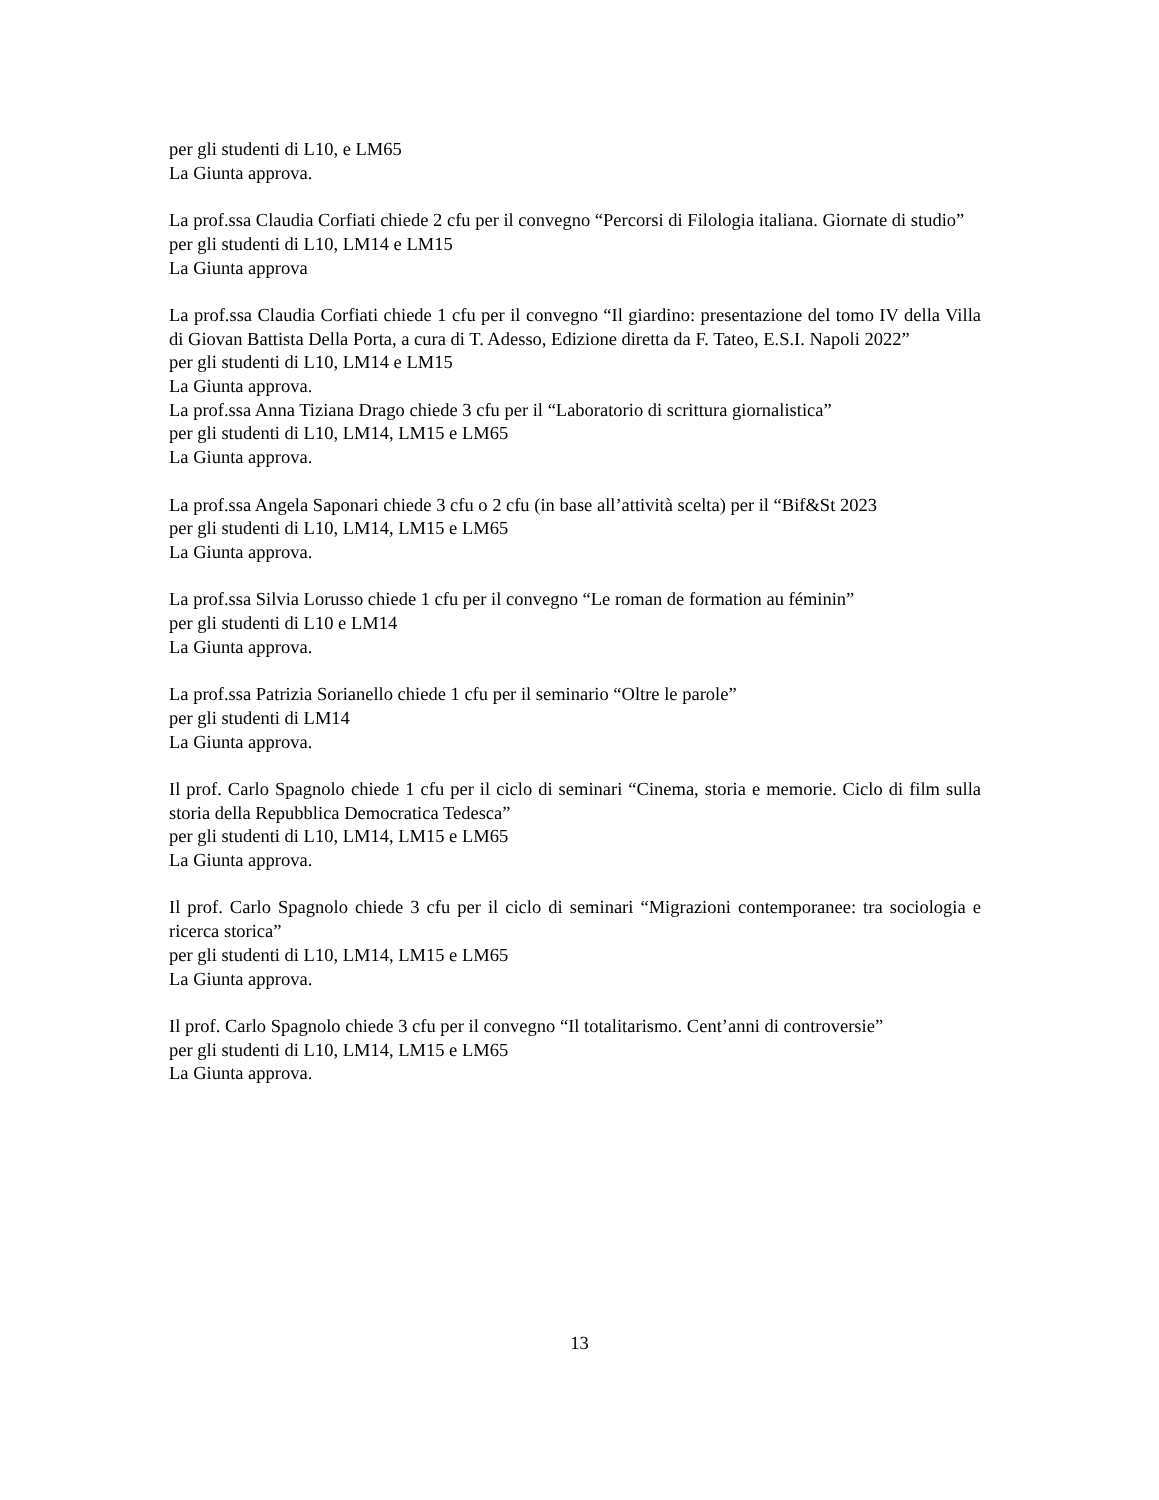per gli studenti di L10, e LM65
La Giunta approva.
La prof.ssa Claudia Corfiati chiede 2 cfu per il convegno “Percorsi di Filologia italiana. Giornate di studio”
per gli studenti di L10, LM14 e LM15
La Giunta approva
La prof.ssa Claudia Corfiati chiede 1 cfu per il convegno “Il giardino: presentazione del tomo IV della Villa di Giovan Battista Della Porta, a cura di T. Adesso, Edizione diretta da F. Tateo, E.S.I. Napoli 2022”
per gli studenti di L10, LM14 e LM15
La Giunta approva.
La prof.ssa Anna Tiziana Drago chiede 3 cfu per il “Laboratorio di scrittura giornalistica”
per gli studenti di L10, LM14, LM15 e LM65
La Giunta approva.
La prof.ssa Angela Saponari chiede 3 cfu o 2 cfu (in base all’attività scelta) per il “Bif&St 2023
per gli studenti di L10, LM14, LM15 e LM65
La Giunta approva.
La prof.ssa Silvia Lorusso chiede 1 cfu per il convegno “Le roman de formation au féminin”
per gli studenti di L10 e LM14
La Giunta approva.
La prof.ssa Patrizia Sorianello chiede 1 cfu per il seminario “Oltre le parole”
per gli studenti di LM14
La Giunta approva.
Il prof. Carlo Spagnolo chiede 1 cfu per il ciclo di seminari “Cinema, storia e memorie. Ciclo di film sulla storia della Repubblica Democratica Tedesca”
per gli studenti di L10, LM14, LM15 e LM65
La Giunta approva.
Il prof. Carlo Spagnolo chiede 3 cfu per il ciclo di seminari “Migrazioni contemporanee: tra sociologia e ricerca storica”
per gli studenti di L10, LM14, LM15 e LM65
La Giunta approva.
Il prof. Carlo Spagnolo chiede 3 cfu per il convegno “Il totalitarismo. Cent’anni di controversie”
per gli studenti di L10, LM14, LM15 e LM65
La Giunta approva.
13